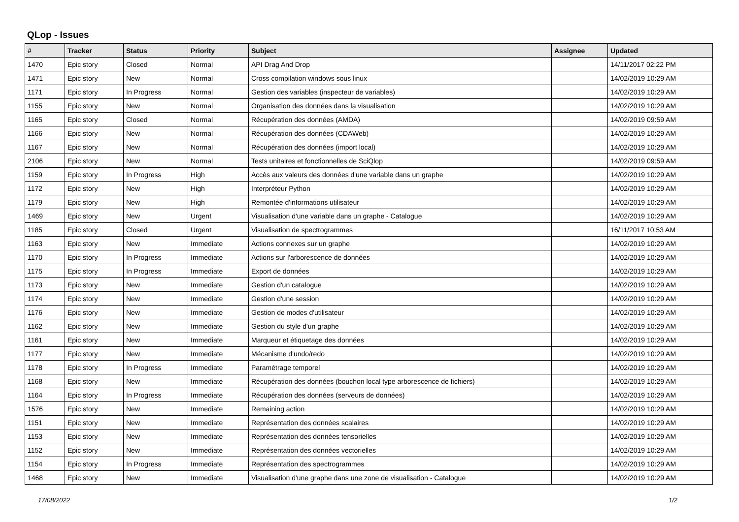QLop - Issues
| # | Tracker | Status | Priority | Subject | Assignee | Updated |
| --- | --- | --- | --- | --- | --- | --- |
| 1470 | Epic story | Closed | Normal | API Drag And Drop | | 14/11/2017 02:22 PM |
| 1471 | Epic story | New | Normal | Cross compilation windows sous linux | | 14/02/2019 10:29 AM |
| 1171 | Epic story | In Progress | Normal | Gestion des variables (inspecteur de variables) | | 14/02/2019 10:29 AM |
| 1155 | Epic story | New | Normal | Organisation des données dans la visualisation | | 14/02/2019 10:29 AM |
| 1165 | Epic story | Closed | Normal | Récupération des données (AMDA) | | 14/02/2019 09:59 AM |
| 1166 | Epic story | New | Normal | Récupération des données (CDAWeb) | | 14/02/2019 10:29 AM |
| 1167 | Epic story | New | Normal | Récupération des données (import local) | | 14/02/2019 10:29 AM |
| 2106 | Epic story | New | Normal | Tests unitaires et fonctionnelles de SciQlop | | 14/02/2019 09:59 AM |
| 1159 | Epic story | In Progress | High | Accès aux valeurs des données d'une variable dans un graphe | | 14/02/2019 10:29 AM |
| 1172 | Epic story | New | High | Interpréteur Python | | 14/02/2019 10:29 AM |
| 1179 | Epic story | New | High | Remontée d'informations utilisateur | | 14/02/2019 10:29 AM |
| 1469 | Epic story | New | Urgent | Visualisation d'une variable dans un graphe - Catalogue | | 14/02/2019 10:29 AM |
| 1185 | Epic story | Closed | Urgent | Visualisation de spectrogrammes | | 16/11/2017 10:53 AM |
| 1163 | Epic story | New | Immediate | Actions connexes sur un graphe | | 14/02/2019 10:29 AM |
| 1170 | Epic story | In Progress | Immediate | Actions sur l'arborescence de données | | 14/02/2019 10:29 AM |
| 1175 | Epic story | In Progress | Immediate | Export de données | | 14/02/2019 10:29 AM |
| 1173 | Epic story | New | Immediate | Gestion d'un catalogue | | 14/02/2019 10:29 AM |
| 1174 | Epic story | New | Immediate | Gestion d'une session | | 14/02/2019 10:29 AM |
| 1176 | Epic story | New | Immediate | Gestion de modes d'utilisateur | | 14/02/2019 10:29 AM |
| 1162 | Epic story | New | Immediate | Gestion du style d'un graphe | | 14/02/2019 10:29 AM |
| 1161 | Epic story | New | Immediate | Marqueur et étiquetage des données | | 14/02/2019 10:29 AM |
| 1177 | Epic story | New | Immediate | Mécanisme d'undo/redo | | 14/02/2019 10:29 AM |
| 1178 | Epic story | In Progress | Immediate | Paramétrage temporel | | 14/02/2019 10:29 AM |
| 1168 | Epic story | New | Immediate | Récupération des données (bouchon local type arborescence de fichiers) | | 14/02/2019 10:29 AM |
| 1164 | Epic story | In Progress | Immediate | Récupération des données (serveurs de données) | | 14/02/2019 10:29 AM |
| 1576 | Epic story | New | Immediate | Remaining action | | 14/02/2019 10:29 AM |
| 1151 | Epic story | New | Immediate | Représentation des données scalaires | | 14/02/2019 10:29 AM |
| 1153 | Epic story | New | Immediate | Représentation des données tensorielles | | 14/02/2019 10:29 AM |
| 1152 | Epic story | New | Immediate | Représentation des données vectorielles | | 14/02/2019 10:29 AM |
| 1154 | Epic story | In Progress | Immediate | Représentation des spectrogrammes | | 14/02/2019 10:29 AM |
| 1468 | Epic story | New | Immediate | Visualisation d'une graphe dans une zone de visualisation - Catalogue | | 14/02/2019 10:29 AM |
17/08/2022 1/2